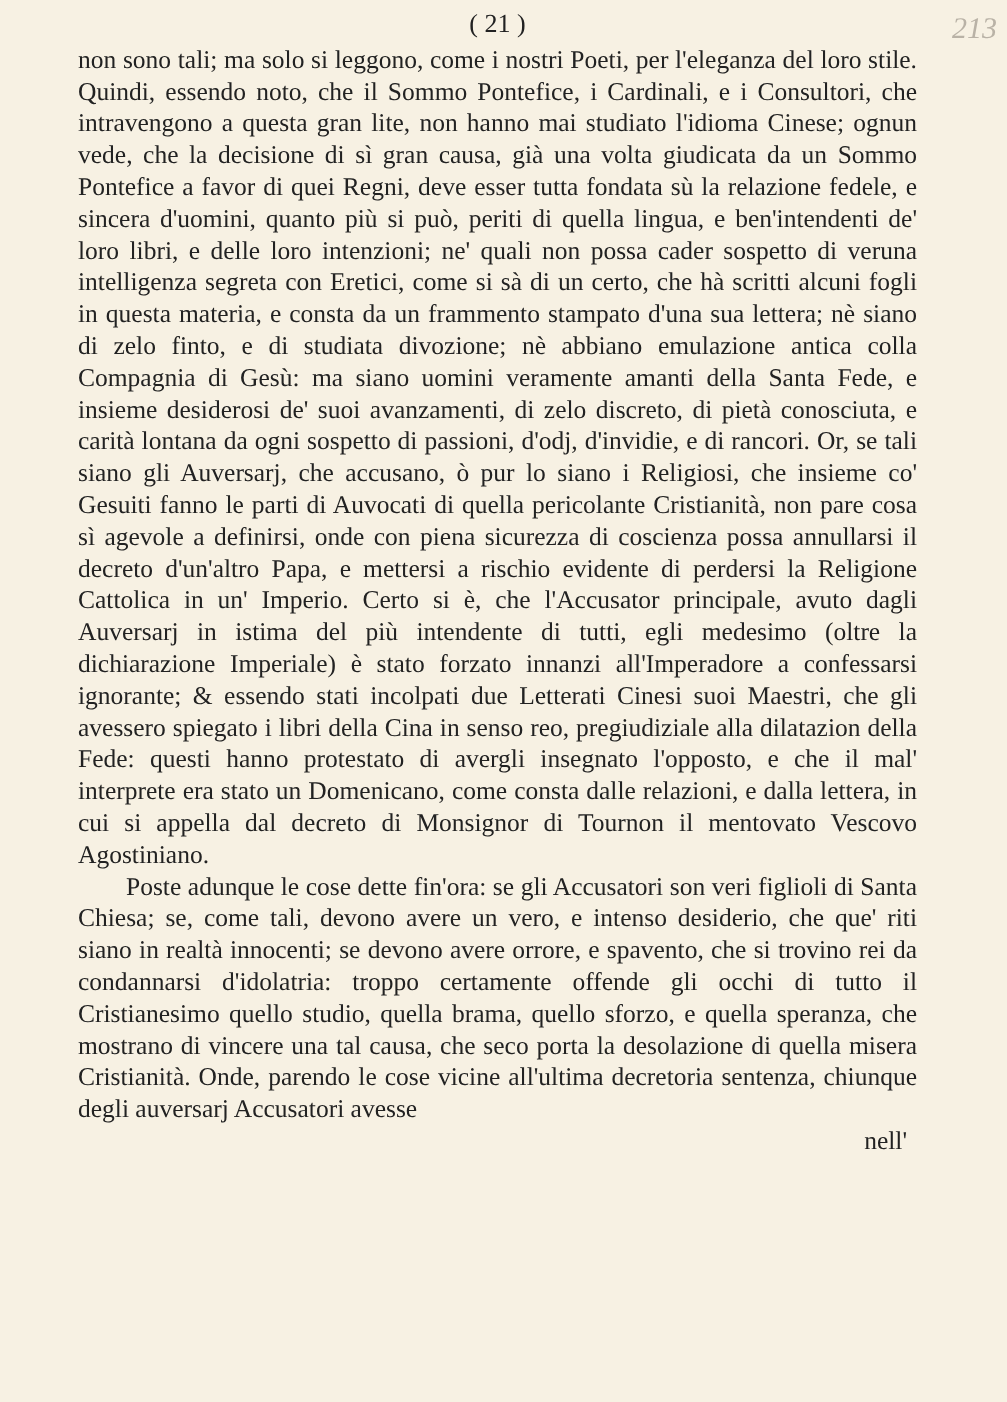( 21 ) 213
non sono tali; ma solo si leggono, come i nostri Poeti, per l'eleganza del loro stile. Quindi, essendo noto, che il Sommo Pontefice, i Cardinali, e i Consultori, che intravengono a questa gran lite, non hanno mai studiato l'idioma Cinese; ognun vede, che la decisione di sì gran causa, già una volta giudicata da un Sommo Pontefice a favor di quei Regni, deve esser tutta fondata sù la relazione fedele, e sincera d'uomini, quanto più si può, periti di quella lingua, e ben'intendenti de' loro libri, e delle loro intenzioni; ne' quali non possa cader sospetto di veruna intelligenza segreta con Eretici, come si sà di un certo, che hà scritti alcuni fogli in questa materia, e consta da un frammento stampato d'una sua lettera; nè siano di zelo finto, e di studiata divozione; nè abbiano emulazione antica colla Compagnia di Gesù: ma siano uomini veramente amanti della Santa Fede, e insieme desiderosi de' suoi avanzamenti, di zelo discreto, di pietà conosciuta, e carità lontana da ogni sospetto di passioni, d'odj, d'invidie, e di rancori. Or, se tali siano gli Auversarj, che accusano, ò pur lo siano i Religiosi, che insieme co' Gesuiti fanno le parti di Auvocati di quella pericolante Cristianità, non pare cosa sì agevole a definirsi, onde con piena sicurezza di coscienza possa annullarsi il decreto d'un'altro Papa, e mettersi a rischio evidente di perdersi la Religione Cattolica in un' Imperio. Certo si è, che l'Accusator principale, avuto dagli Auversarj in istima del più intendente di tutti, egli medesimo (oltre la dichiarazione Imperiale) è stato forzato innanzi all'Imperadore a confessarsi ignorante; & essendo stati incolpati due Letterati Cinesi suoi Maestri, che gli avessero spiegato i libri della Cina in senso reo, pregiudiziale alla dilatazion della Fede: questi hanno protestato di avergli insegnato l'opposto, e che il mal' interprete era stato un Domenicano, come consta dalle relazioni, e dalla lettera, in cui si appella dal decreto di Monsignor di Tournon il mentovato Vescovo Agostiniano.
Poste adunque le cose dette fin'ora: se gli Accusatori son veri figlioli di Santa Chiesa; se, come tali, devono avere un vero, e intenso desiderio, che que' riti siano in realtà innocenti; se devono avere orrore, e spavento, che si trovino rei da condannarsi d'idolatria: troppo certamente offende gli occhi di tutto il Cristianesimo quello studio, quella brama, quello sforzo, e quella speranza, che mostrano di vincere una tal causa, che seco porta la desolazione di quella misera Cristianità. Onde, parendo le cose vicine all'ultima decretoria sentenza, chiunque degli auversarj Accusatori avesse
nell'